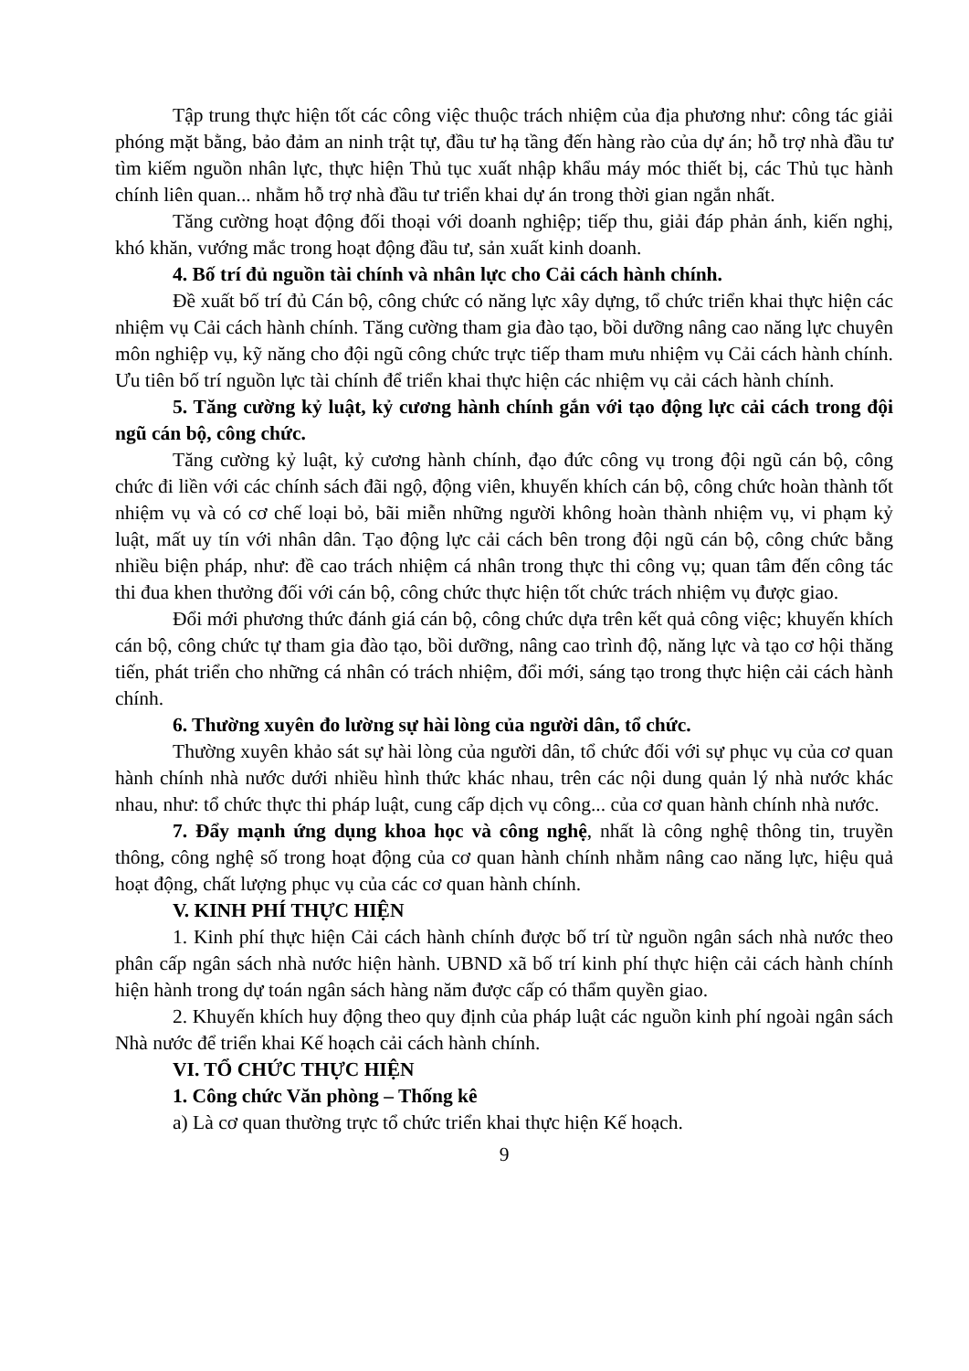Tập trung thực hiện tốt các công việc thuộc trách nhiệm của địa phương như: công tác giải phóng mặt bằng, bảo đảm an ninh trật tự, đầu tư hạ tầng đến hàng rào của dự án; hỗ trợ nhà đầu tư tìm kiếm nguồn nhân lực, thực hiện Thủ tục xuất nhập khẩu máy móc thiết bị, các Thủ tục hành chính liên quan... nhằm hỗ trợ nhà đầu tư triển khai dự án trong thời gian ngắn nhất.
Tăng cường hoạt động đối thoại với doanh nghiệp; tiếp thu, giải đáp phản ánh, kiến nghị, khó khăn, vướng mắc trong hoạt động đầu tư, sản xuất kinh doanh.
4. Bố trí đủ nguồn tài chính và nhân lực cho Cải cách hành chính.
Đề xuất bố trí đủ Cán bộ, công chức có năng lực xây dựng, tổ chức triển khai thực hiện các nhiệm vụ Cải cách hành chính. Tăng cường tham gia đào tạo, bồi dưỡng nâng cao năng lực chuyên môn nghiệp vụ, kỹ năng cho đội ngũ công chức trực tiếp tham mưu nhiệm vụ Cải cách hành chính. Ưu tiên bố trí nguồn lực tài chính để triển khai thực hiện các nhiệm vụ cải cách hành chính.
5. Tăng cường kỷ luật, kỷ cương hành chính gắn với tạo động lực cải cách trong đội ngũ cán bộ, công chức.
Tăng cường kỷ luật, kỷ cương hành chính, đạo đức công vụ trong đội ngũ cán bộ, công chức đi liền với các chính sách đãi ngộ, động viên, khuyến khích cán bộ, công chức hoàn thành tốt nhiệm vụ và có cơ chế loại bỏ, bãi miễn những người không hoàn thành nhiệm vụ, vi phạm kỷ luật, mất uy tín với nhân dân. Tạo động lực cải cách bên trong đội ngũ cán bộ, công chức bằng nhiều biện pháp, như: đề cao trách nhiệm cá nhân trong thực thi công vụ; quan tâm đến công tác thi đua khen thưởng đối với cán bộ, công chức thực hiện tốt chức trách nhiệm vụ được giao.
Đổi mới phương thức đánh giá cán bộ, công chức dựa trên kết quả công việc; khuyến khích cán bộ, công chức tự tham gia đào tạo, bồi dưỡng, nâng cao trình độ, năng lực và tạo cơ hội thăng tiến, phát triển cho những cá nhân có trách nhiệm, đổi mới, sáng tạo trong thực hiện cải cách hành chính.
6. Thường xuyên đo lường sự hài lòng của người dân, tổ chức.
Thường xuyên khảo sát sự hài lòng của người dân, tổ chức đối với sự phục vụ của cơ quan hành chính nhà nước dưới nhiều hình thức khác nhau, trên các nội dung quản lý nhà nước khác nhau, như: tổ chức thực thi pháp luật, cung cấp dịch vụ công... của cơ quan hành chính nhà nước.
7. Đẩy mạnh ứng dụng khoa học và công nghệ, nhất là công nghệ thông tin, truyền thông, công nghệ số trong hoạt động của cơ quan hành chính nhằm nâng cao năng lực, hiệu quả hoạt động, chất lượng phục vụ của các cơ quan hành chính.
V. KINH PHÍ THỰC HIỆN
1. Kinh phí thực hiện Cải cách hành chính được bố trí từ nguồn ngân sách nhà nước theo phân cấp ngân sách nhà nước hiện hành. UBND xã bố trí kinh phí thực hiện cải cách hành chính hiện hành trong dự toán ngân sách hàng năm được cấp có thẩm quyền giao.
2. Khuyến khích huy động theo quy định của pháp luật các nguồn kinh phí ngoài ngân sách Nhà nước để triển khai Kế hoạch cải cách hành chính.
VI. TỔ CHỨC THỰC HIỆN
1. Công chức Văn phòng – Thống kê
a) Là cơ quan thường trực tổ chức triển khai thực hiện Kế hoạch.
9